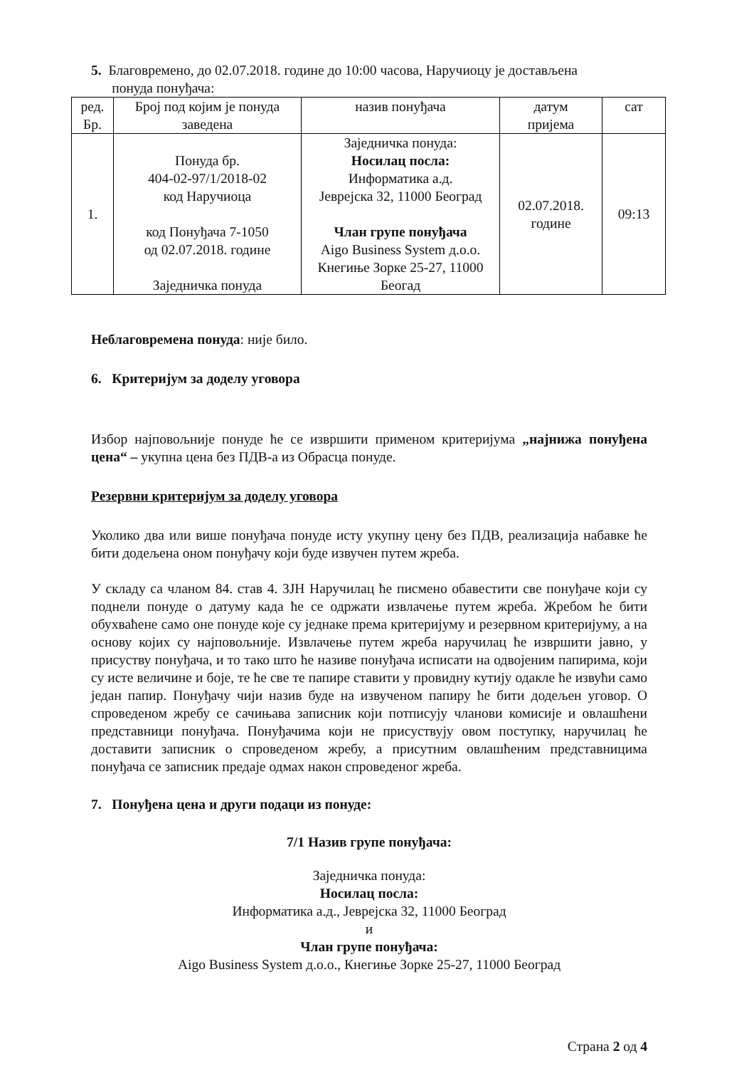5. Благовремено, до 02.07.2018. године до 10:00 часова, Наручиоцу је достављена
понуда понуђача:
| ред. Бр. | Број под којим је понуда заведена | назив понуђача | датум пријема | сат |
| 1. | Понуда бр. 404-02-97/1/2018-02 код Наручиоца код Понуђача 7-1050 од 02.07.2018. године Заједничка понуда | Заједничка понуда: Носилац посла: Информатика а.д. Јеврејска 32, 11000 Београд Члан групе понуђача Aigo Business System д.о.о. Кнегиње Зорке 25-27, 11000 Беогад | 02.07.2018. године | 09:13 |
Неблаговремена понуда: није било.
6. Критеријум за доделу уговора
Избор најповољније понуде ће се извршити применом критеријума „најнижа понуђена цена“ – укупна цена без ПДВ-а из Обрасца понуде.
Резервни критеријум за доделу уговора
Уколико два или више понуђача понуде исту укупну цену без ПДВ, реализација набавке ће бити додељена оном понуђачу који буде извучен путем жреба.
У складу са чланом 84. став 4. ЗЈН Наручилац ће писмено обавестити све понуђаче који су поднели понуде о датуму када ће се одржати извлачење путем жреба. Жребом ће бити обухваћене само оне понуде које су једнаке према критеријуму и резервном критеријуму, а на основу којих су најповољније. Извлачење путем жреба наручилац ће извршити јавно, у присуству понуђача, и то тако што ће називе понуђача исписати на одвојеним папирима, који су исте величине и боје, те ће све те папире ставити у провидну кутију одакле ће извући само један папир. Понуђачу чији назив буде на извученом папиру ће бити додељен уговор. О спроведеном жребу се сачињава записник који потписују чланови комисије и овлашћени представници понуђача. Понуђачима који не присуствују овом поступку, наручилац ће доставити записник о спроведеном жребу, а присутним овлашћеним представницима понуђача се записник предаје одмах након спроведеног жреба.
7. Понуђена цена и други подаци из понуде:
7/1 Назив групе понуђача:
Заједничка понуда:
Носилац посла:
Информатика а.д., Јеврејска 32, 11000 Београд
и
Члан групе понуђача:
Aigo Business System д.о.о., Кнегиње Зорке 25-27, 11000 Београд
Страна 2 од 4